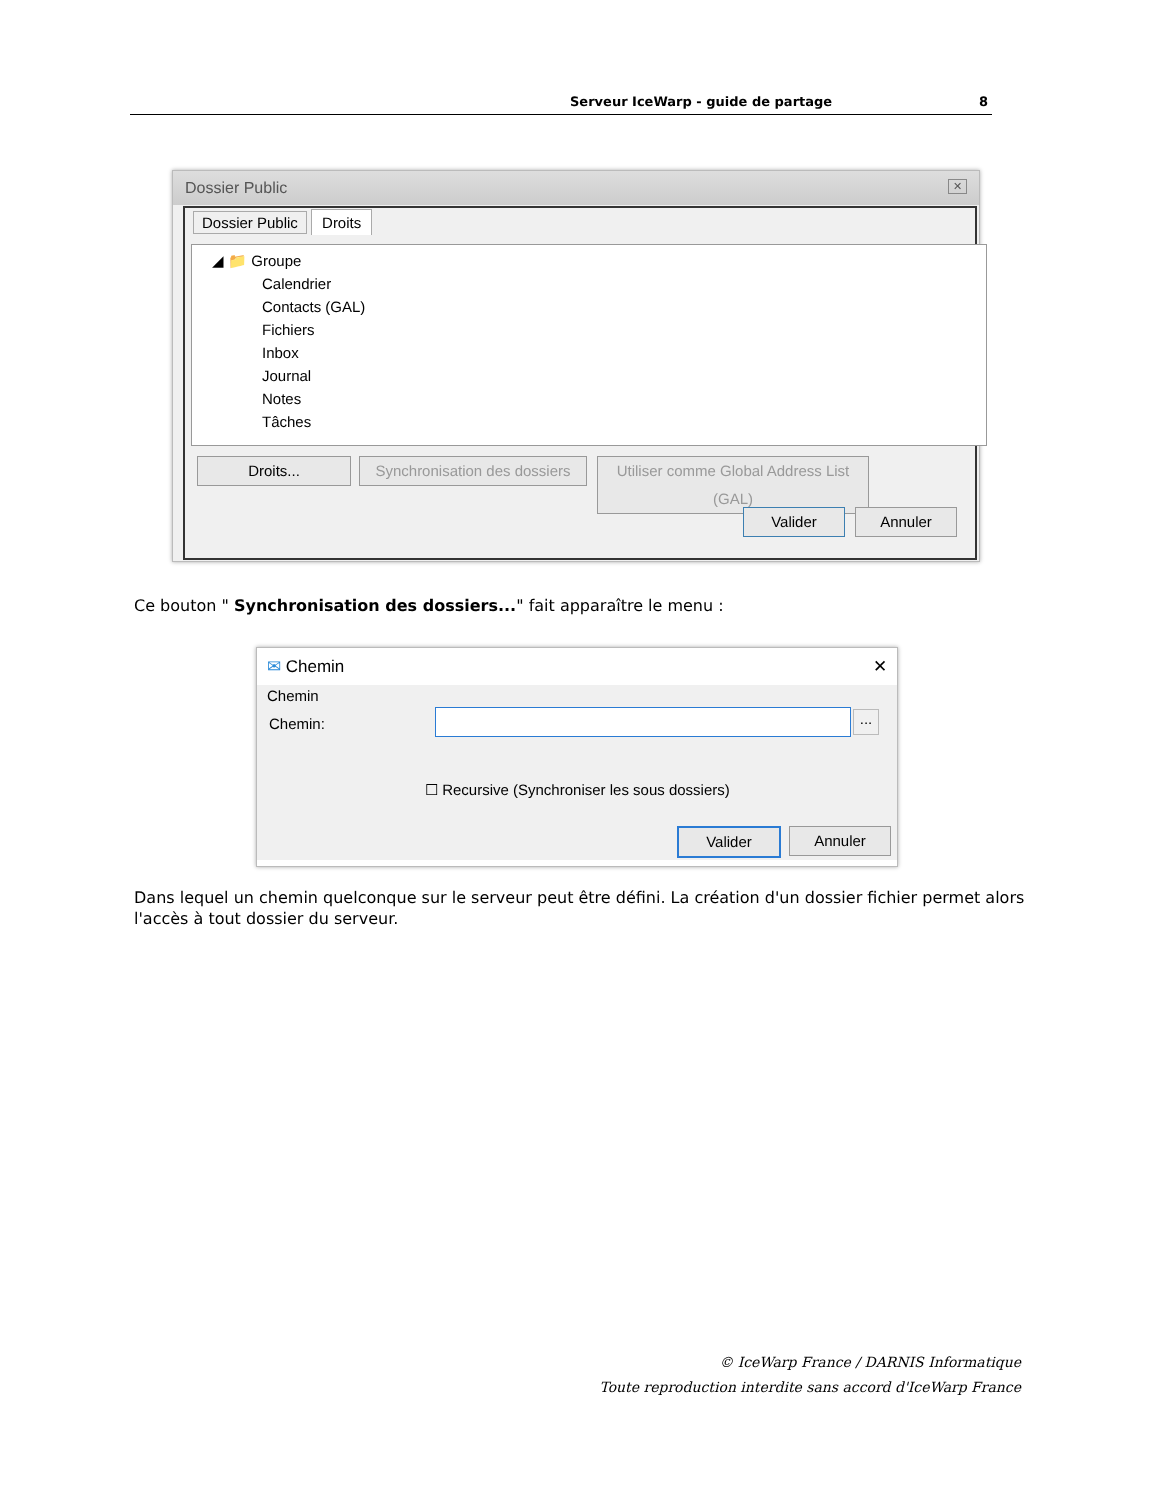Serveur IceWarp - guide de partage 8
Dossier Public ✕
Dossier Public Droits
◢ 📁 Groupe
Calendrier
Contacts (GAL)
Fichiers
Inbox
Journal
Notes
Tâches
Droits...
Synchronisation des dossiers
Utiliser comme Global Address List (GAL)
Valider Annuler
Ce bouton " Synchronisation des dossiers..." fait apparaître le menu :
✉ Chemin ✕
Chemin
Chemin:
...
☐ Recursive (Synchroniser les sous dossiers)
Valider Annuler
Dans lequel un chemin quelconque sur le serveur peut être défini. La création d'un dossier fichier permet alors l'accès à tout dossier du serveur.
© IceWarp France / DARNIS Informatique
Toute reproduction interdite sans accord d'IceWarp France